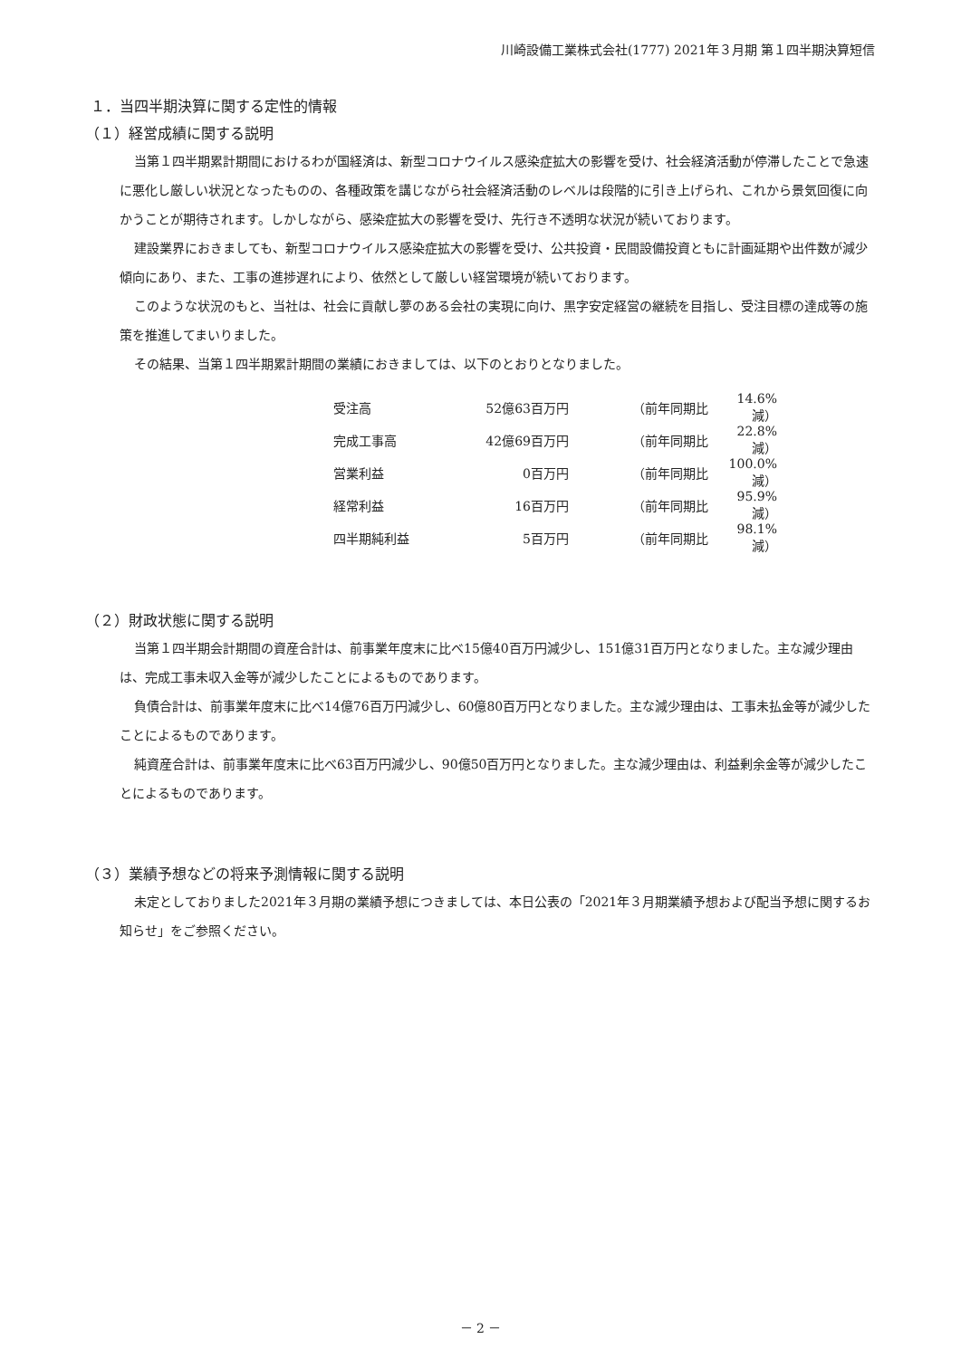川崎設備工業株式会社(1777) 2021年３月期 第１四半期決算短信
１．当四半期決算に関する定性的情報
（１）経営成績に関する説明
当第１四半期累計期間におけるわが国経済は、新型コロナウイルス感染症拡大の影響を受け、社会経済活動が停滞したことで急速に悪化し厳しい状況となったものの、各種政策を講じながら社会経済活動のレベルは段階的に引き上げられ、これから景気回復に向かうことが期待されます。しかしながら、感染症拡大の影響を受け、先行き不透明な状況が続いております。
建設業界におきましても、新型コロナウイルス感染症拡大の影響を受け、公共投資・民間設備投資ともに計画延期や出件数が減少傾向にあり、また、工事の進捗遅れにより、依然として厳しい経営環境が続いております。
このような状況のもと、当社は、社会に貢献し夢のある会社の実現に向け、黒字安定経営の継続を目指し、受注目標の達成等の施策を推進してまいりました。
その結果、当第１四半期累計期間の業績におきましては、以下のとおりとなりました。
| 受注高 | 52億63百万円 | | （前年同期比 | 14.6%減） |
| 完成工事高 | 42億69百万円 | | （前年同期比 | 22.8%減） |
| 営業利益 | 0百万円 | | （前年同期比 | 100.0%減） |
| 経常利益 | 16百万円 | | （前年同期比 | 95.9%減） |
| 四半期純利益 | 5百万円 | | （前年同期比 | 98.1%減） |
（２）財政状態に関する説明
当第１四半期会計期間の資産合計は、前事業年度末に比べ15億40百万円減少し、151億31百万円となりました。主な減少理由は、完成工事未収入金等が減少したことによるものであります。
負債合計は、前事業年度末に比べ14億76百万円減少し、60億80百万円となりました。主な減少理由は、工事未払金等が減少したことによるものであります。
純資産合計は、前事業年度末に比べ63百万円減少し、90億50百万円となりました。主な減少理由は、利益剰余金等が減少したことによるものであります。
（３）業績予想などの将来予測情報に関する説明
未定としておりました2021年３月期の業績予想につきましては、本日公表の「2021年３月期業績予想および配当予想に関するお知らせ」をご参照ください。
－ 2 －